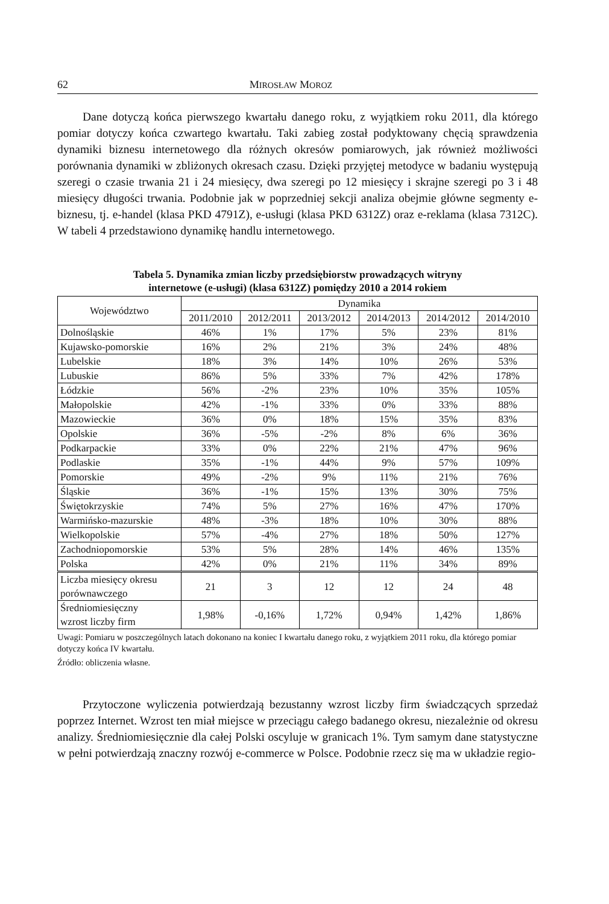62 MIROSŁAW MOROZ
Dane dotyczą końca pierwszego kwartału danego roku, z wyjątkiem roku 2011, dla którego pomiar dotyczy końca czwartego kwartału. Taki zabieg został podyktowany chęcią sprawdzenia dynamiki biznesu internetowego dla różnych okresów pomiarowych, jak również możliwości porównania dynamiki w zbliżonych okresach czasu. Dzięki przyjętej metodyce w badaniu występują szeregi o czasie trwania 21 i 24 miesięcy, dwa szeregi po 12 miesięcy i skrajne szeregi po 3 i 48 miesięcy długości trwania. Podobnie jak w poprzedniej sekcji analiza obejmie główne segmenty e-biznesu, tj. e-handel (klasa PKD 4791Z), e-usługi (klasa PKD 6312Z) oraz e-reklama (klasa 7312C). W tabeli 4 przedstawiono dynamikę handlu internetowego.
Tabela 5. Dynamika zmian liczby przedsiębiorstw prowadzących witryny
internetowe (e-usługi) (klasa 6312Z) pomiędzy 2010 a 2014 rokiem
| Województwo | Dynamika | | | | | |
| --- | --- | --- | --- | --- | --- | --- |
| | 2011/2010 | 2012/2011 | 2013/2012 | 2014/2013 | 2014/2012 | 2014/2010 |
| Dolnośląskie | 46% | 1% | 17% | 5% | 23% | 81% |
| Kujawsko-pomorskie | 16% | 2% | 21% | 3% | 24% | 48% |
| Lubelskie | 18% | 3% | 14% | 10% | 26% | 53% |
| Lubuskie | 86% | 5% | 33% | 7% | 42% | 178% |
| Łódzkie | 56% | -2% | 23% | 10% | 35% | 105% |
| Małopolskie | 42% | -1% | 33% | 0% | 33% | 88% |
| Mazowieckie | 36% | 0% | 18% | 15% | 35% | 83% |
| Opolskie | 36% | -5% | -2% | 8% | 6% | 36% |
| Podkarpackie | 33% | 0% | 22% | 21% | 47% | 96% |
| Podlaskie | 35% | -1% | 44% | 9% | 57% | 109% |
| Pomorskie | 49% | -2% | 9% | 11% | 21% | 76% |
| Śląskie | 36% | -1% | 15% | 13% | 30% | 75% |
| Świętokrzyskie | 74% | 5% | 27% | 16% | 47% | 170% |
| Warmińsko-mazurskie | 48% | -3% | 18% | 10% | 30% | 88% |
| Wielkopolskie | 57% | -4% | 27% | 18% | 50% | 127% |
| Zachodniopomorskie | 53% | 5% | 28% | 14% | 46% | 135% |
| Polska | 42% | 0% | 21% | 11% | 34% | 89% |
| Liczba miesięcy okresu porównawczego | 21 | 3 | 12 | 12 | 24 | 48 |
| Średniomiesięczny wzrost liczby firm | 1,98% | -0,16% | 1,72% | 0,94% | 1,42% | 1,86% |
Uwagi: Pomiaru w poszczególnych latach dokonano na koniec I kwartału danego roku, z wyjątkiem 2011 roku, dla którego pomiar dotyczy końca IV kwartału.
Źródło: obliczenia własne.
Przytoczone wyliczenia potwierdzają bezustanny wzrost liczby firm świadczących sprzedaż poprzez Internet. Wzrost ten miał miejsce w przeciągu całego badanego okresu, niezależnie od okresu analizy. Średniomiesięcznie dla całej Polski oscyluje w granicach 1%. Tym samym dane statystyczne w pełni potwierdzają znaczny rozwój e-commerce w Polsce. Podobnie rzecz się ma w układzie regio-